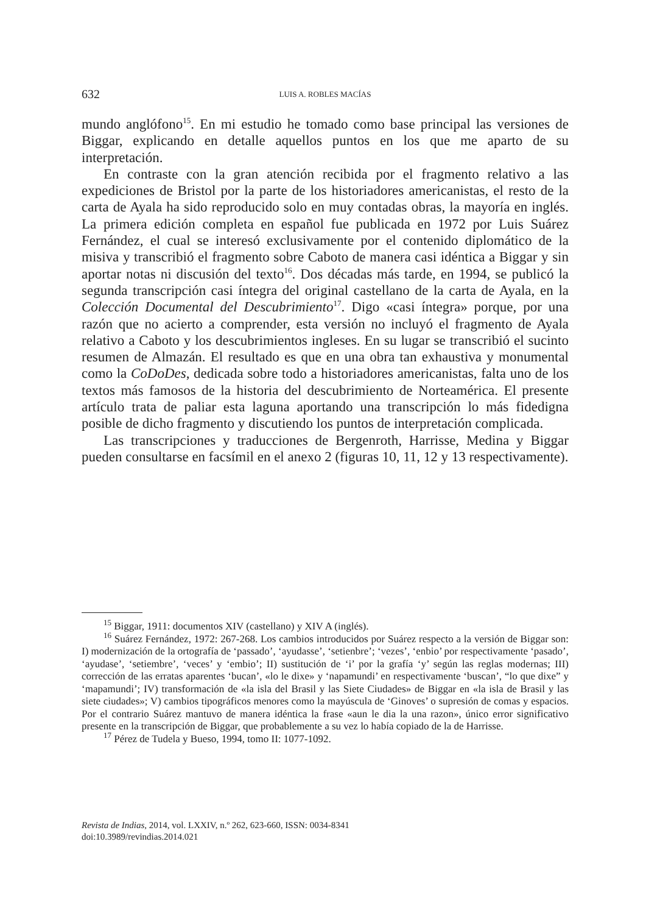632 LUIS A. ROBLES MACÍAS
mundo anglófono<sup>15</sup>. En mi estudio he tomado como base principal las versiones de Biggar, explicando en detalle aquellos puntos en los que me aparto de su interpretación.
En contraste con la gran atención recibida por el fragmento relativo a las expediciones de Bristol por la parte de los historiadores americanistas, el resto de la carta de Ayala ha sido reproducido solo en muy contadas obras, la mayoría en inglés. La primera edición completa en español fue publicada en 1972 por Luis Suárez Fernández, el cual se interesó exclusivamente por el contenido diplomático de la misiva y transcribió el fragmento sobre Caboto de manera casi idéntica a Biggar y sin aportar notas ni discusión del texto<sup>16</sup>. Dos décadas más tarde, en 1994, se publicó la segunda transcripción casi íntegra del original castellano de la carta de Ayala, en la Colección Documental del Descubrimiento<sup>17</sup>. Digo «casi íntegra» porque, por una razón que no acierto a comprender, esta versión no incluyó el fragmento de Ayala relativo a Caboto y los descubrimientos ingleses. En su lugar se transcribió el sucinto resumen de Almazán. El resultado es que en una obra tan exhaustiva y monumental como la CoDoDes, dedicada sobre todo a historiadores americanistas, falta uno de los textos más famosos de la historia del descubrimiento de Norteamérica. El presente artículo trata de paliar esta laguna aportando una transcripción lo más fidedigna posible de dicho fragmento y discutiendo los puntos de interpretación complicada.
Las transcripciones y traducciones de Bergenroth, Harrisse, Medina y Biggar pueden consultarse en facsímil en el anexo 2 (figuras 10, 11, 12 y 13 respectivamente).
<sup>15</sup> Biggar, 1911: documentos XIV (castellano) y XIV A (inglés).
<sup>16</sup> Suárez Fernández, 1972: 267-268. Los cambios introducidos por Suárez respecto a la versión de Biggar son: I) modernización de la ortografía de ‘passado’, ‘ayudasse’, ‘setienbre’; ‘vezes’, ‘enbio’ por respectivamente ‘pasado’, ‘ayudase’, ‘setiembre’, ‘veces’ y ‘embio’; II) sustitución de ‘i’ por la grafía ‘y’ según las reglas modernas; III) corrección de las erratas aparentes ‘bucan’, «lo le dixe» y ‘napamundi’ en respectivamente ‘buscan’, “lo que dixe” y ‘mapamundi’; IV) transformación de «la isla del Brasil y las Siete Ciudades» de Biggar en «la isla de Brasil y las siete ciudades»; V) cambios tipográficos menores como la mayúscula de ‘Ginoves’ o supresión de comas y espacios. Por el contrario Suárez mantuvo de manera idéntica la frase «aun le dia la una razon», único error significativo presente en la transcripción de Biggar, que probablemente a su vez lo había copiado de la de Harrisse.
<sup>17</sup> Pérez de Tudela y Bueso, 1994, tomo II: 1077-1092.
Revista de Indias, 2014, vol. LXXIV, n.º 262, 623-660, ISSN: 0034-8341
doi:10.3989/revindias.2014.021